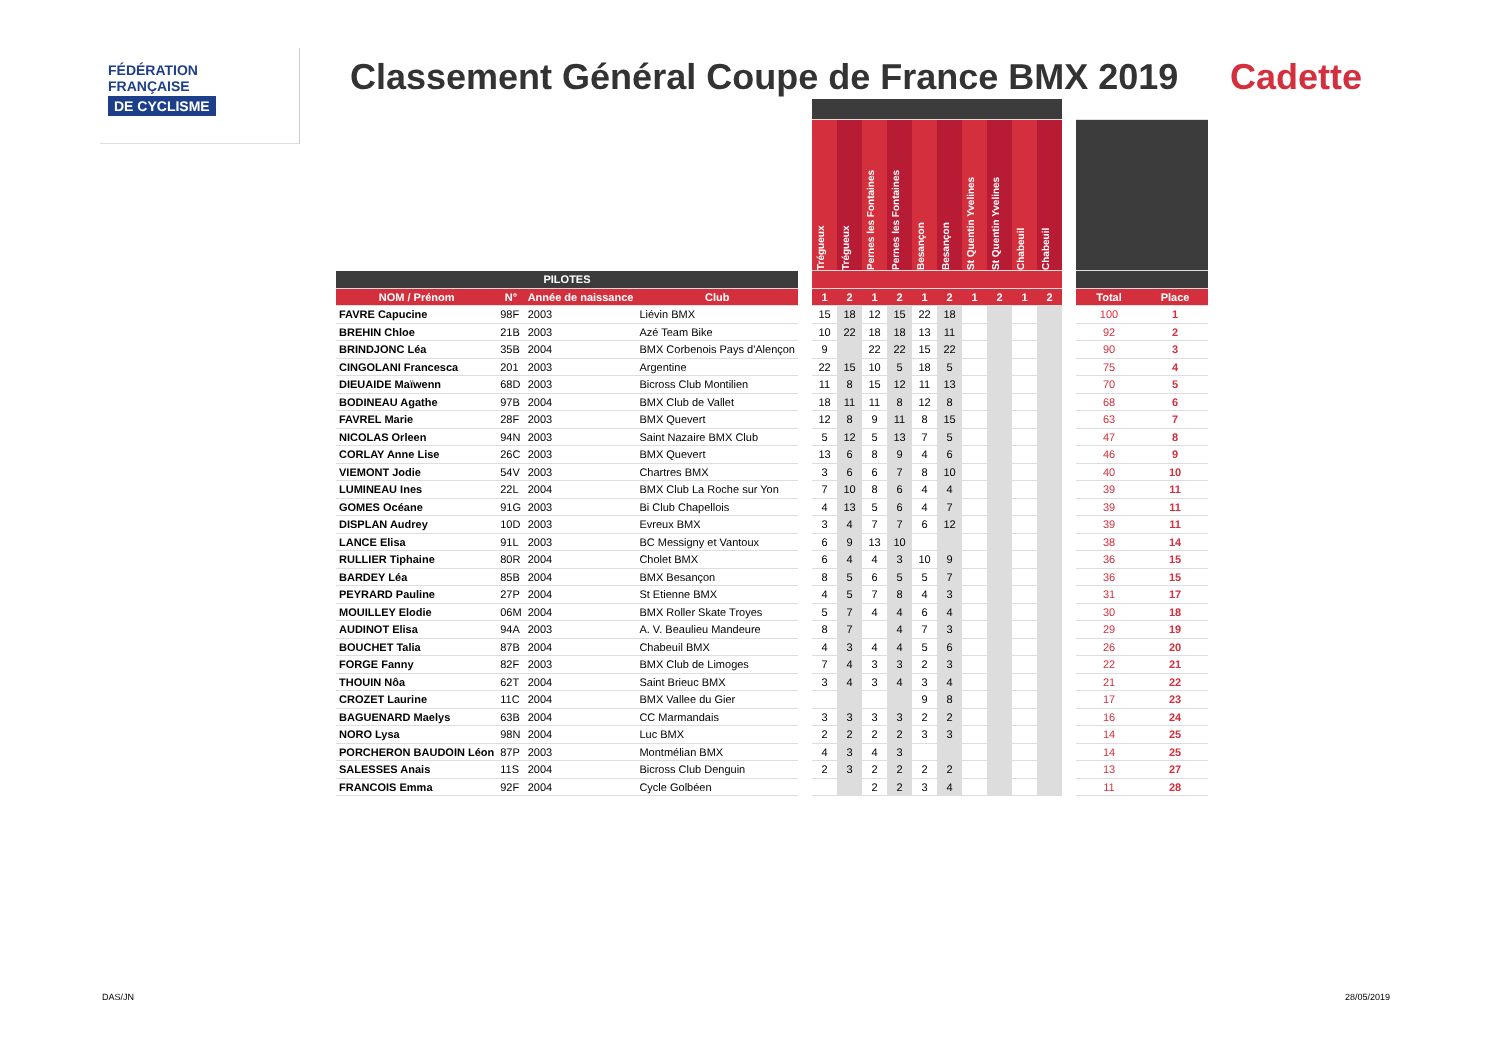FÉDÉRATION
FRANÇAISE
DE CYCLISME
Classement Général Coupe de France BMX 2019
Cadette
| | | | | | Tréguеux | Trégueux | Pernes les Fontaines | Pernes les Fontaines | Besançon | Besançon | St Quentin Yvelines | St Quentin Yvelines | Chabeuil | Chabeuil | | | |
| --- | --- | --- | --- | --- | --- | --- | --- | --- | --- | --- | --- | --- | --- | --- | --- | --- | --- |
| PILOTES | | | | | | | | | | | | | | | | | |
| NOM / Prénom | N° | Année de naissance | Club | | 1 | 2 | 1 | 2 | 1 | 2 | 1 | 2 | 1 | 2 | | Total | Place |
| FAVRE Capucine | 98F | 2003 | Liévin BMX | | 15 | 18 | 12 | 15 | 22 | 18 | | | | | | 100 | 1 |
| BREHIN Chloe | 21B | 2003 | Azé Team Bike | | 10 | 22 | 18 | 18 | 13 | 11 | | | | | | 92 | 2 |
| BRINDJONC Léa | 35B | 2004 | BMX Corbenois Pays d'Alençon | | 9 | | 22 | 22 | 15 | 22 | | | | | | 90 | 3 |
| CINGOLANI Francesca | 201 | 2003 | Argentine | | 22 | 15 | 10 | 5 | 18 | 5 | | | | | | 75 | 4 |
| DIEUAIDE Maïwenn | 68D | 2003 | Bicross Club Montilien | | 11 | 8 | 15 | 12 | 11 | 13 | | | | | | 70 | 5 |
| BODINEAU Agathe | 97B | 2004 | BMX Club de Vallet | | 18 | 11 | 11 | 8 | 12 | 8 | | | | | | 68 | 6 |
| FAVREL Marie | 28F | 2003 | BMX Quevert | | 12 | 8 | 9 | 11 | 8 | 15 | | | | | | 63 | 7 |
| NICOLAS Orleen | 94N | 2003 | Saint Nazaire BMX Club | | 5 | 12 | 5 | 13 | 7 | 5 | | | | | | 47 | 8 |
| CORLAY Anne Lise | 26C | 2003 | BMX Quevert | | 13 | 6 | 8 | 9 | 4 | 6 | | | | | | 46 | 9 |
| VIEMONT Jodie | 54V | 2003 | Chartres BMX | | 3 | 6 | 6 | 7 | 8 | 10 | | | | | | 40 | 10 |
| LUMINEAU Ines | 22L | 2004 | BMX Club La Roche sur Yon | | 7 | 10 | 8 | 6 | 4 | 4 | | | | | | 39 | 11 |
| GOMES Océane | 91G | 2003 | Bi Club Chapellois | | 4 | 13 | 5 | 6 | 4 | 7 | | | | | | 39 | 11 |
| DISPLAN Audrey | 10D | 2003 | Evreux BMX | | 3 | 4 | 7 | 7 | 6 | 12 | | | | | | 39 | 11 |
| LANCE Elisa | 91L | 2003 | BC Messigny et Vantoux | | 6 | 9 | 13 | 10 | | | | | | | | 38 | 14 |
| RULLIER Tiphaine | 80R | 2004 | Cholet BMX | | 6 | 4 | 4 | 3 | 10 | 9 | | | | | | 36 | 15 |
| BARDEY Léa | 85B | 2004 | BMX Besançon | | 8 | 5 | 6 | 5 | 5 | 7 | | | | | | 36 | 15 |
| PEYRARD Pauline | 27P | 2004 | St Etienne BMX | | 4 | 5 | 7 | 8 | 4 | 3 | | | | | | 31 | 17 |
| MOUILLEY Elodie | 06M | 2004 | BMX Roller Skate Troyes | | 5 | 7 | 4 | 4 | 6 | 4 | | | | | | 30 | 18 |
| AUDINOT Elisa | 94A | 2003 | A. V. Beaulieu Mandeure | | 8 | 7 | | 4 | 7 | 3 | | | | | | 29 | 19 |
| BOUCHET Talia | 87B | 2004 | Chabeuil BMX | | 4 | 3 | 4 | 4 | 5 | 6 | | | | | | 26 | 20 |
| FORGE Fanny | 82F | 2003 | BMX Club de Limoges | | 7 | 4 | 3 | 3 | 2 | 3 | | | | | | 22 | 21 |
| THOUIN Nôa | 62T | 2004 | Saint Brieuc BMX | | 3 | 4 | 3 | 4 | 3 | 4 | | | | | | 21 | 22 |
| CROZET Laurine | 11C | 2004 | BMX Vallee du Gier | | | | | | 9 | 8 | | | | | | 17 | 23 |
| BAGUENARD Maelys | 63B | 2004 | CC Marmandais | | 3 | 3 | 3 | 3 | 2 | 2 | | | | | | 16 | 24 |
| NORO Lysa | 98N | 2004 | Luc BMX | | 2 | 2 | 2 | 2 | 3 | 3 | | | | | | 14 | 25 |
| PORCHERON BAUDOIN Léon | 87P | 2003 | Montmélian BMX | | 4 | 3 | 4 | 3 | | | | | | | | 14 | 25 |
| SALESSES Anais | 11S | 2004 | Bicross Club Denguin | | 2 | 3 | 2 | 2 | 2 | 2 | | | | | | 13 | 27 |
| FRANCOIS Emma | 92F | 2004 | Cycle Golbéen | | | | 2 | 2 | 3 | 4 | | | | | | 11 | 28 |
DAS/JN 28/05/2019